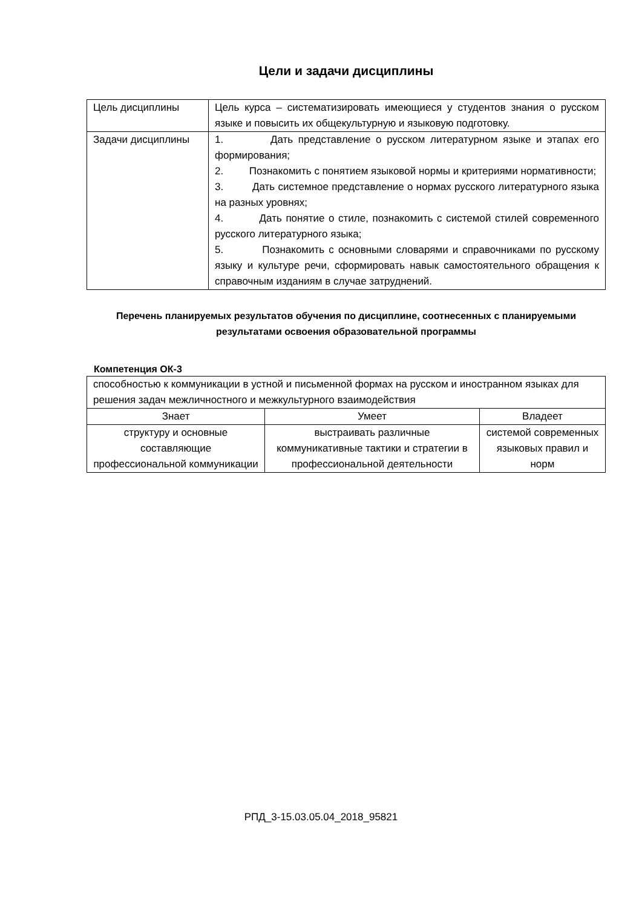Цели и задачи дисциплины
| Цель дисциплины | Цель курса – систематизировать имеющиеся у студентов знания о русском языке и повысить их общекультурную и языковую подготовку. |
| Задачи дисциплины | 1. Дать представление о русском литературном языке и этапах его формирования; 2. Познакомить с понятием языковой нормы и критериями нормативности; 3. Дать системное представление о нормах русского литературного языка на разных уровнях; 4. Дать понятие о стиле, познакомить с системой стилей современного русского литературного языка; 5. Познакомить с основными словарями и справочниками по русскому языку и культуре речи, сформировать навык самостоятельного обращения к справочным изданиям в случае затруднений. |
Перечень планируемых результатов обучения по дисциплине, соотнесенных с планируемыми результатами освоения образовательной программы
Компетенция ОК-3
| способностью к коммуникации в устной и письменной формах на русском и иностранном языках для решения задач межличностного и межкультурного взаимодействия | | |
| Знает | Умеет | Владеет |
| структуру и основные составляющие профессиональной коммуникации | выстраивать различные коммуникативные тактики и стратегии в профессиональной деятельности | системой современных языковых правил и норм |
РПД_3-15.03.05.04_2018_95821